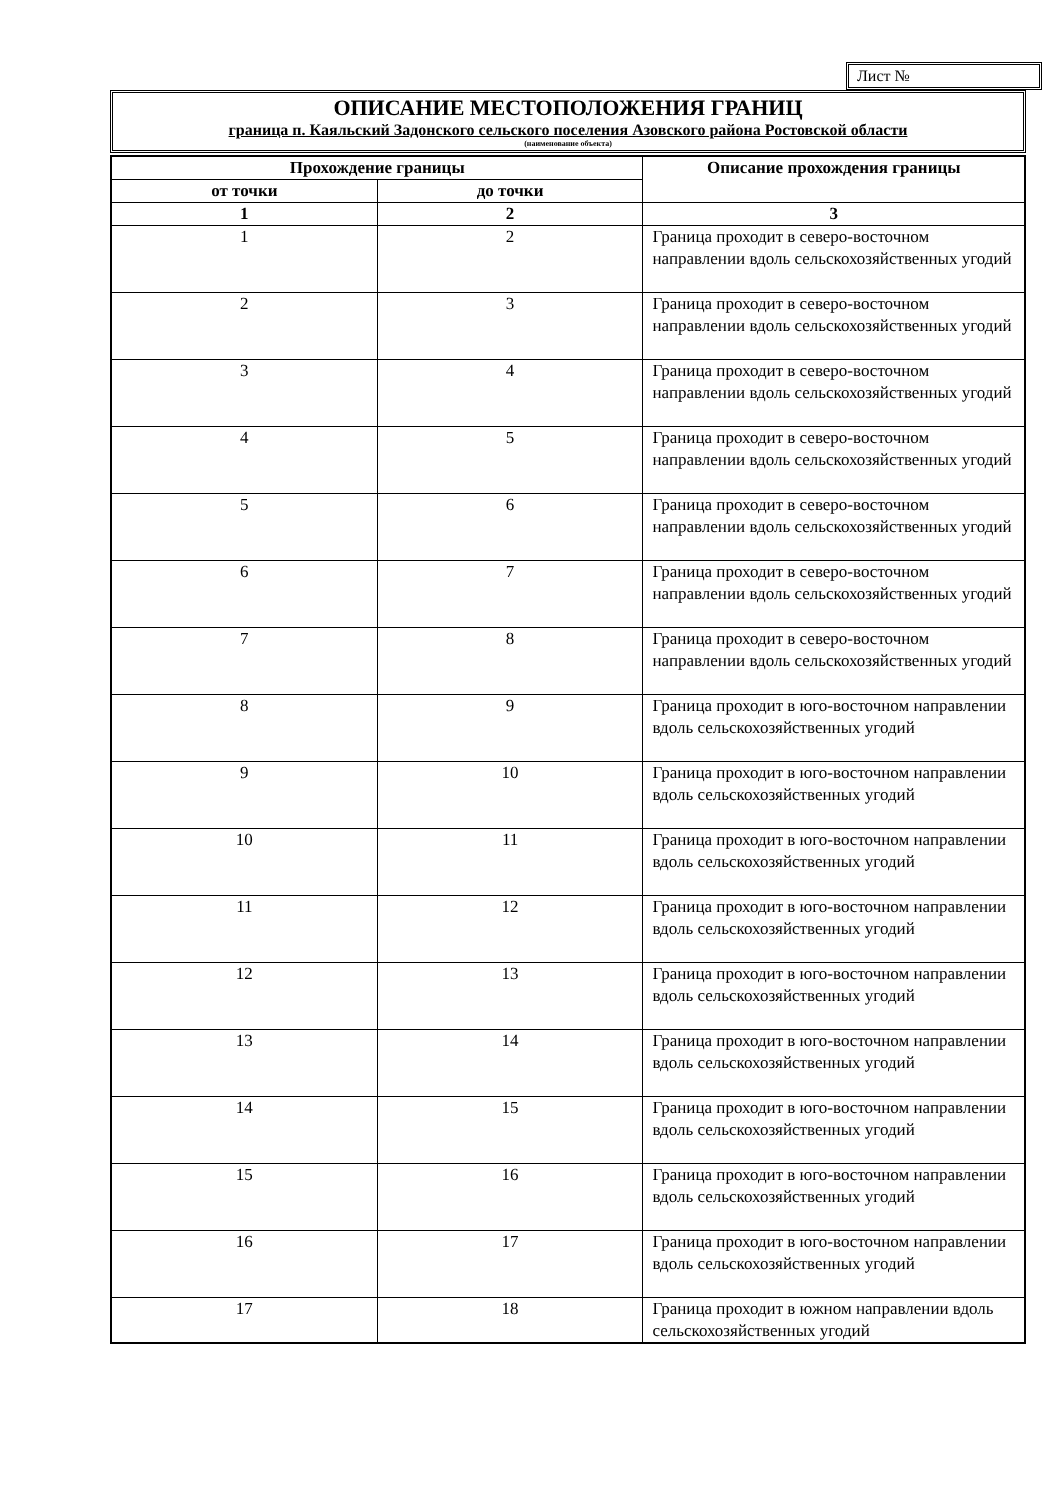Лист №
ОПИСАНИЕ МЕСТОПОЛОЖЕНИЯ ГРАНИЦ
граница п. Каяльский Задонского сельского поселения Азовского района Ростовской области
(наименование объекта)
| Прохождение границы | | Описание прохождения границы |
| --- | --- | --- |
| от точки | до точки | |
| 1 | 2 | 3 |
| 1 | 2 | Граница проходит в северо-восточном направлении вдоль сельскохозяйственных угодий |
| 2 | 3 | Граница проходит в северо-восточном направлении вдоль сельскохозяйственных угодий |
| 3 | 4 | Граница проходит в северо-восточном направлении вдоль сельскохозяйственных угодий |
| 4 | 5 | Граница проходит в северо-восточном направлении вдоль сельскохозяйственных угодий |
| 5 | 6 | Граница проходит в северо-восточном направлении вдоль сельскохозяйственных угодий |
| 6 | 7 | Граница проходит в северо-восточном направлении вдоль сельскохозяйственных угодий |
| 7 | 8 | Граница проходит в северо-восточном направлении вдоль сельскохозяйственных угодий |
| 8 | 9 | Граница проходит в юго-восточном направлении вдоль сельскохозяйственных угодий |
| 9 | 10 | Граница проходит в юго-восточном направлении вдоль сельскохозяйственных угодий |
| 10 | 11 | Граница проходит в юго-восточном направлении вдоль сельскохозяйственных угодий |
| 11 | 12 | Граница проходит в юго-восточном направлении вдоль сельскохозяйственных угодий |
| 12 | 13 | Граница проходит в юго-восточном направлении вдоль сельскохозяйственных угодий |
| 13 | 14 | Граница проходит в юго-восточном направлении вдоль сельскохозяйственных угодий |
| 14 | 15 | Граница проходит в юго-восточном направлении вдоль сельскохозяйственных угодий |
| 15 | 16 | Граница проходит в юго-восточном направлении вдоль сельскохозяйственных угодий |
| 16 | 17 | Граница проходит в юго-восточном направлении вдоль сельскохозяйственных угодий |
| 17 | 18 | Граница проходит в южном направлении вдоль сельскохозяйственных угодий |